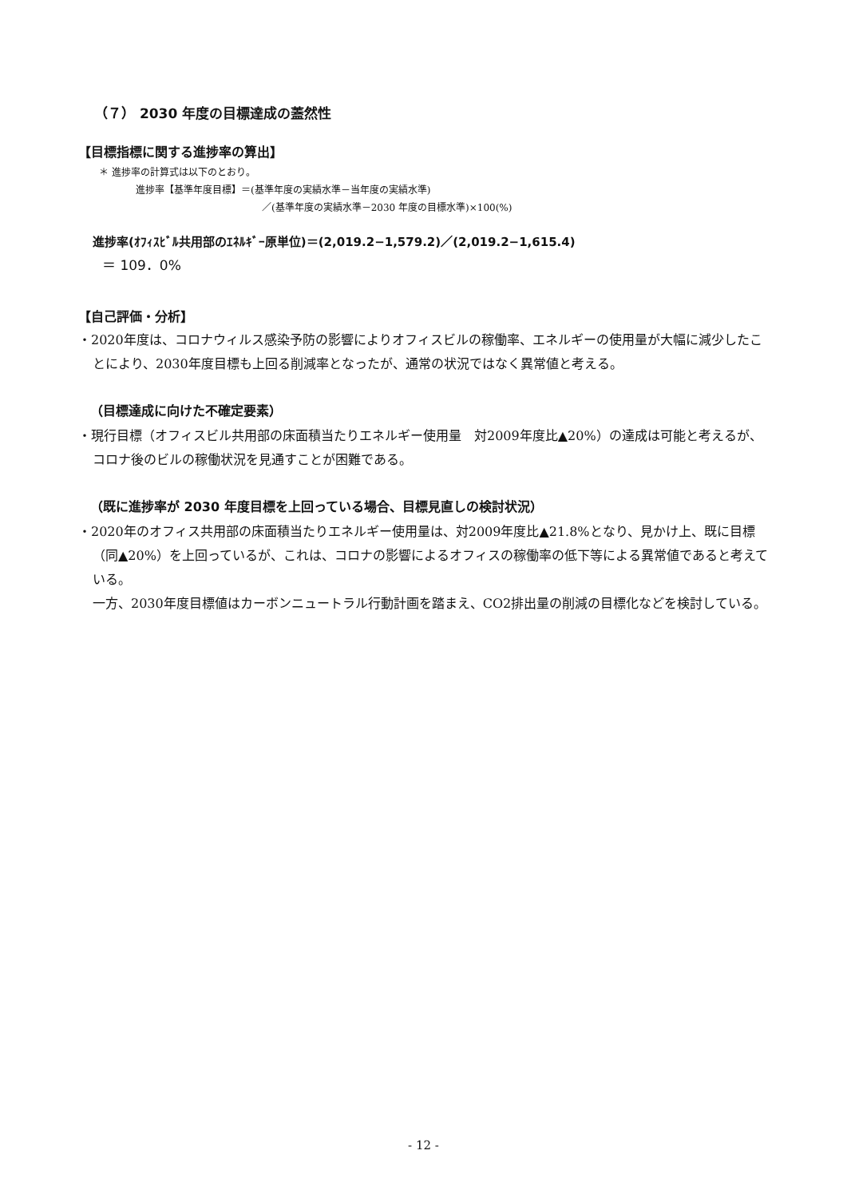（７） 2030 年度の目標達成の蓋然性
【目標指標に関する進捗率の算出】
＊ 進捗率の計算式は以下のとおり。
進捗率【基準年度目標】＝(基準年度の実績水準－当年度の実績水準)
／(基準年度の実績水準－2030 年度の目標水準)×100(%)
進捗率(ｵﾌｨｽﾋﾞﾙ共用部のｴﾈﾙｷﾞｰ原単位)＝(2,019.2−1,579.2)／(2,019.2−1,615.4)
＝ 109．0%
【自己評価・分析】
・2020年度は、コロナウィルス感染予防の影響によりオフィスビルの稼働率、エネルギーの使用量が大幅に減少したことにより、2030年度目標も上回る削減率となったが、通常の状況ではなく異常値と考える。
（目標達成に向けた不確定要素）
・現行目標（オフィスビル共用部の床面積当たりエネルギー使用量　対2009年度比▲20%）の達成は可能と考えるが、コロナ後のビルの稼働状況を見通すことが困難である。
（既に進捗率が 2030 年度目標を上回っている場合、目標見直しの検討状況）
・2020年のオフィス共用部の床面積当たりエネルギー使用量は、対2009年度比▲21.8%となり、見かけ上、既に目標（同▲20%）を上回っているが、これは、コロナの影響によるオフィスの稼働率の低下等による異常値であると考えている。
一方、2030年度目標値はカーボンニュートラル行動計画を踏まえ、CO2排出量の削減の目標化などを検討している。
- 12 -